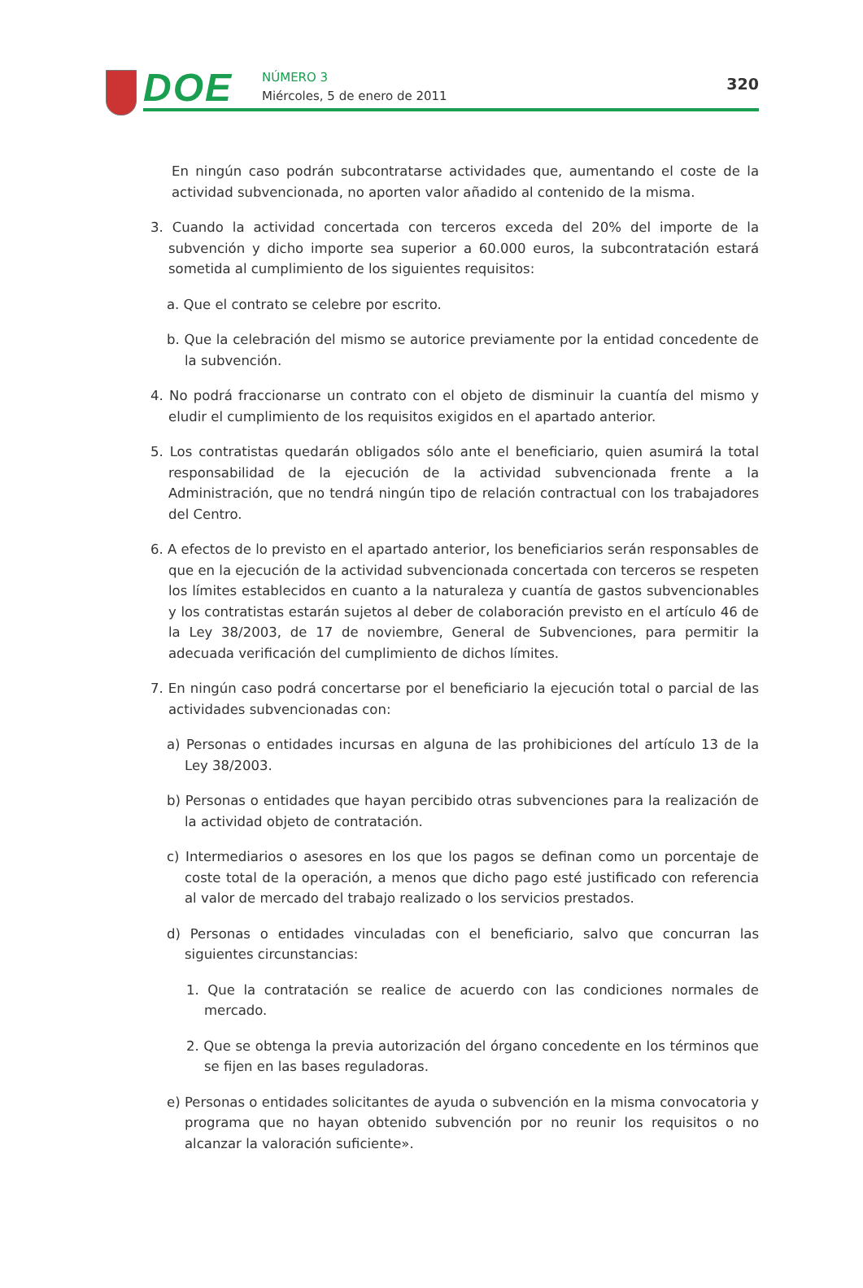DOE
NÚMERO 3
Miércoles, 5 de enero de 2011
320
En ningún caso podrán subcontratarse actividades que, aumentando el coste de la actividad subvencionada, no aporten valor añadido al contenido de la misma.
3. Cuando la actividad concertada con terceros exceda del 20% del importe de la subvención y dicho importe sea superior a 60.000 euros, la subcontratación estará sometida al cumplimiento de los siguientes requisitos:
a. Que el contrato se celebre por escrito.
b. Que la celebración del mismo se autorice previamente por la entidad concedente de la subvención.
4. No podrá fraccionarse un contrato con el objeto de disminuir la cuantía del mismo y eludir el cumplimiento de los requisitos exigidos en el apartado anterior.
5. Los contratistas quedarán obligados sólo ante el beneficiario, quien asumirá la total responsabilidad de la ejecución de la actividad subvencionada frente a la Administración, que no tendrá ningún tipo de relación contractual con los trabajadores del Centro.
6. A efectos de lo previsto en el apartado anterior, los beneficiarios serán responsables de que en la ejecución de la actividad subvencionada concertada con terceros se respeten los límites establecidos en cuanto a la naturaleza y cuantía de gastos subvencionables y los contratistas estarán sujetos al deber de colaboración previsto en el artículo 46 de la Ley 38/2003, de 17 de noviembre, General de Subvenciones, para permitir la adecuada verificación del cumplimiento de dichos límites.
7. En ningún caso podrá concertarse por el beneficiario la ejecución total o parcial de las actividades subvencionadas con:
a) Personas o entidades incursas en alguna de las prohibiciones del artículo 13 de la Ley 38/2003.
b) Personas o entidades que hayan percibido otras subvenciones para la realización de la actividad objeto de contratación.
c) Intermediarios o asesores en los que los pagos se definan como un porcentaje de coste total de la operación, a menos que dicho pago esté justificado con referencia al valor de mercado del trabajo realizado o los servicios prestados.
d) Personas o entidades vinculadas con el beneficiario, salvo que concurran las siguientes circunstancias:
1. Que la contratación se realice de acuerdo con las condiciones normales de mercado.
2. Que se obtenga la previa autorización del órgano concedente en los términos que se fijen en las bases reguladoras.
e) Personas o entidades solicitantes de ayuda o subvención en la misma convocatoria y programa que no hayan obtenido subvención por no reunir los requisitos o no alcanzar la valoración suficiente».